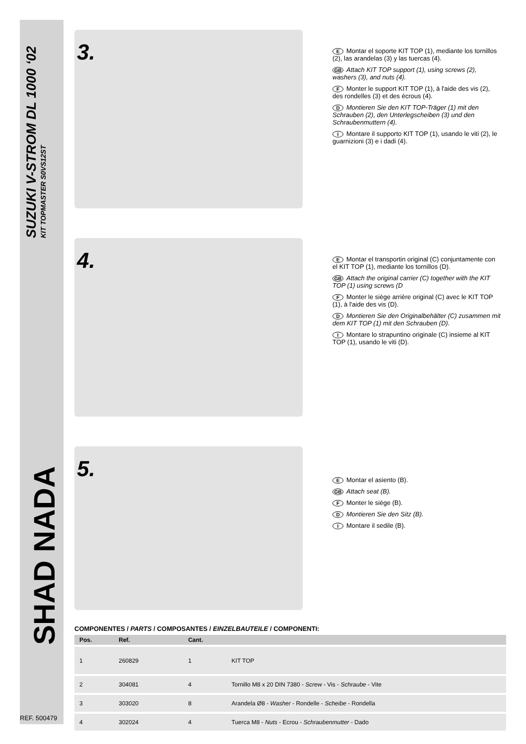SUZUKI V-STROM DL 1000 ‘02
KIT TOPMASTER S0VS12ST
SHAD NADA
REF. 500479
3.
E Montar el soporte KIT TOP (1), mediante los tornillos (2), las arandelas (3) y las tuercas (4).
GB Attach KIT TOP support (1), using screws (2), washers (3), and nuts (4).
F Monter le support KIT TOP (1), à l'aide des vis (2), des rondelles (3) et des écrous (4).
D Montieren Sie den KIT TOP-Träger (1) mit den Schrauben (2), den Unterlegscheiben (3) und den Schraubenmuttern (4).
I Montare il supporto KIT TOP (1), usando le viti (2), le guarnizioni (3) e i dadi (4).
4.
E Montar el transportin original (C) conjuntamente con el KIT TOP (1), mediante los tornillos (D).
GB Attach the original carrier (C) together with the KIT TOP (1) using screws (D
F Monter le siège arrière original (C) avec le KIT TOP (1), à l'aide des vis (D).
D Montieren Sie den Originalbehälter (C) zusammen mit dem KIT TOP (1) mit den Schrauben (D).
I Montare lo strapuntino originale (C) insieme al KIT TOP (1), usando le viti (D).
5.
E Montar el asiento (B).
GB Attach seat (B).
F Monter le siège (B).
D Montieren Sie den Sitz (B).
I Montare il sedile (B).
COMPONENTES / PARTS / COMPOSANTES / EINZELBAUTEILE / COMPONENTI:
| Pos. | Ref. | | Cant. | |
| --- | --- | --- | --- | --- |
| 1 | 260829 | | 1 | KIT TOP |
| 2 | 304081 | | 4 | Tornillo M8 x 20 DIN 7380 - Screw - Vis - Schraube - Vite |
| 3 | 303020 | | 8 | Arandela Ø8 - Washer - Rondelle - Scheibe - Rondella |
| 4 | 302024 | | 4 | Tuerca M8 - Nuts - Ecrou - Schraubenmutter - Dado |